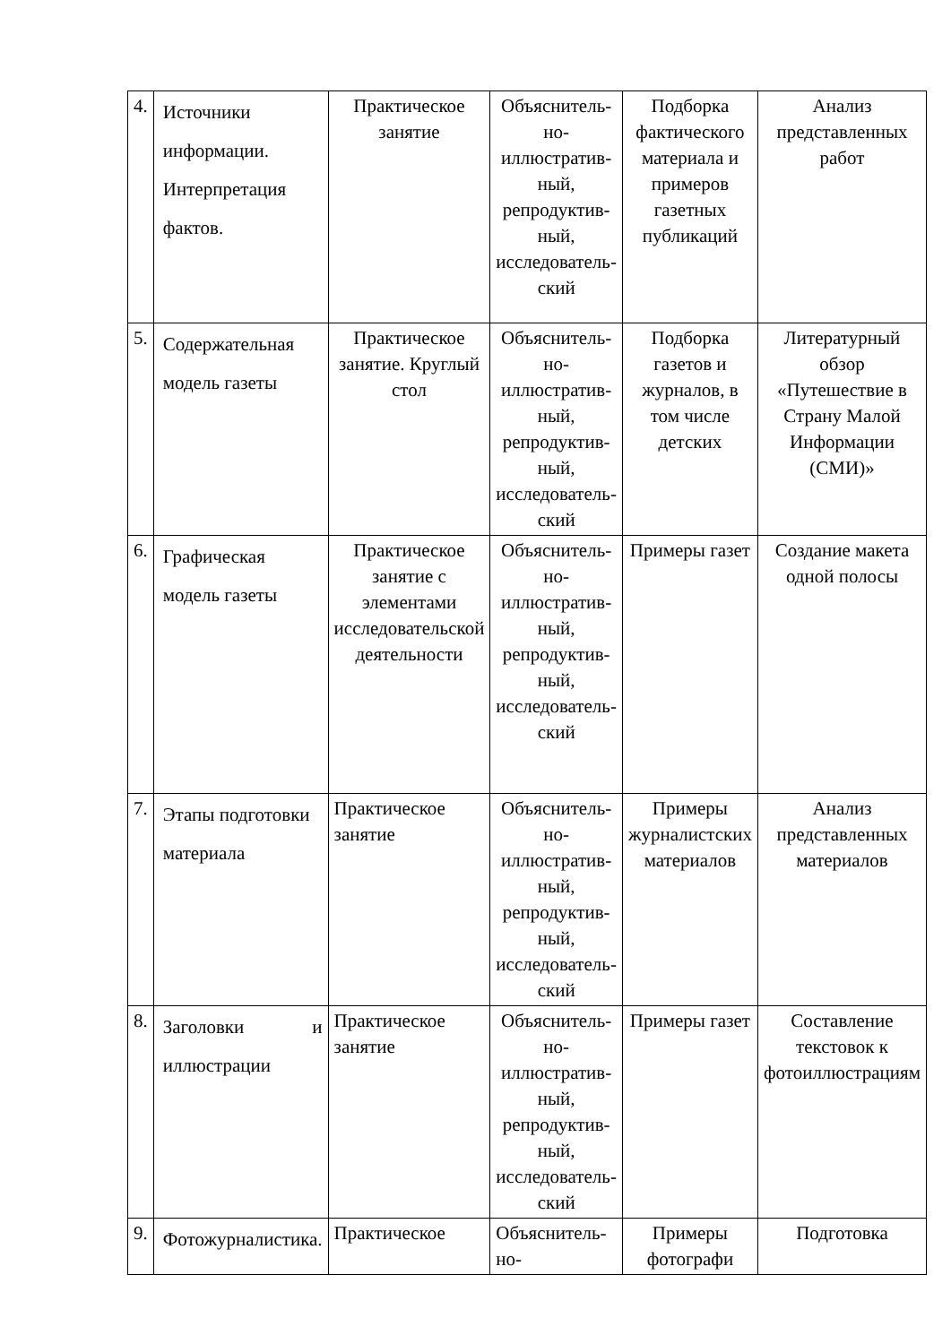| 4. | Источники информации. Интерпретация фактов. | Практическое занятие | Объяснитель­но-иллюстратив­ный, репродуктив­ный, исследователь­ский | Подборка фактического материала и примеров газетных публикаций | Анализ представленных работ |
| 5. | Содержательная модель газеты | Практическое занятие. Круглый стол | Объяснитель­но-иллюстратив­ный, репродуктив­ный, исследователь­ский | Подборка газетов и журналов, в том числе детских | Литературный обзор «Путешествие в Страну Малой Информации (СМИ)» |
| 6. | Графическая модель газеты | Практическое занятие с элементами исследовательской деятельности | Объяснитель­но-иллюстратив­ный, репродуктив­ный, исследователь­ский | Примеры газет | Создание макета одной полосы |
| 7. | Этапы подготовки материала | Практическое занятие | Объяснитель­но-иллюстратив­ный, репродуктив­ный, исследователь­ский | Примеры журналистских материалов | Анализ представленных материалов |
| 8. | Заголовки и иллюстрации | Практическое занятие | Объяснитель­но-иллюстратив­ный, репродуктив­ный, исследователь­ский | Примеры газет | Составление текстовок к фотоиллюстрациям |
| 9. | Фотожурналистика. | Практическое | Объяснитель­но- | Примеры фотографи | Подготовка |